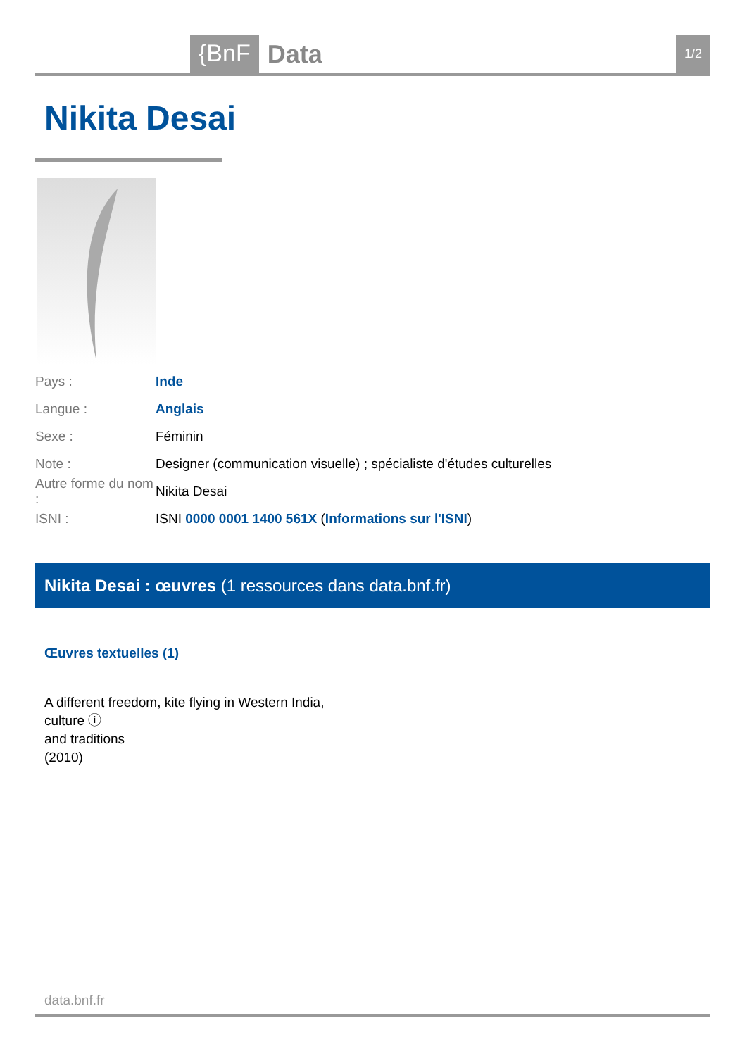{BnF Data 1/2
Nikita Desai
Pays : Inde
Langue : Anglais
Sexe : Féminin
Note : Designer (communication visuelle) ; spécialiste d'études culturelles
Autre forme du nom : Nikita Desai
ISNI : ISNI 0000 0001 1400 561X (Informations sur l'ISNI)
Nikita Desai : œuvres (1 ressources dans data.bnf.fr)
Œuvres textuelles (1)
A different freedom, kite flying in Western India, culture ⓘ
and traditions
(2010)
data.bnf.fr